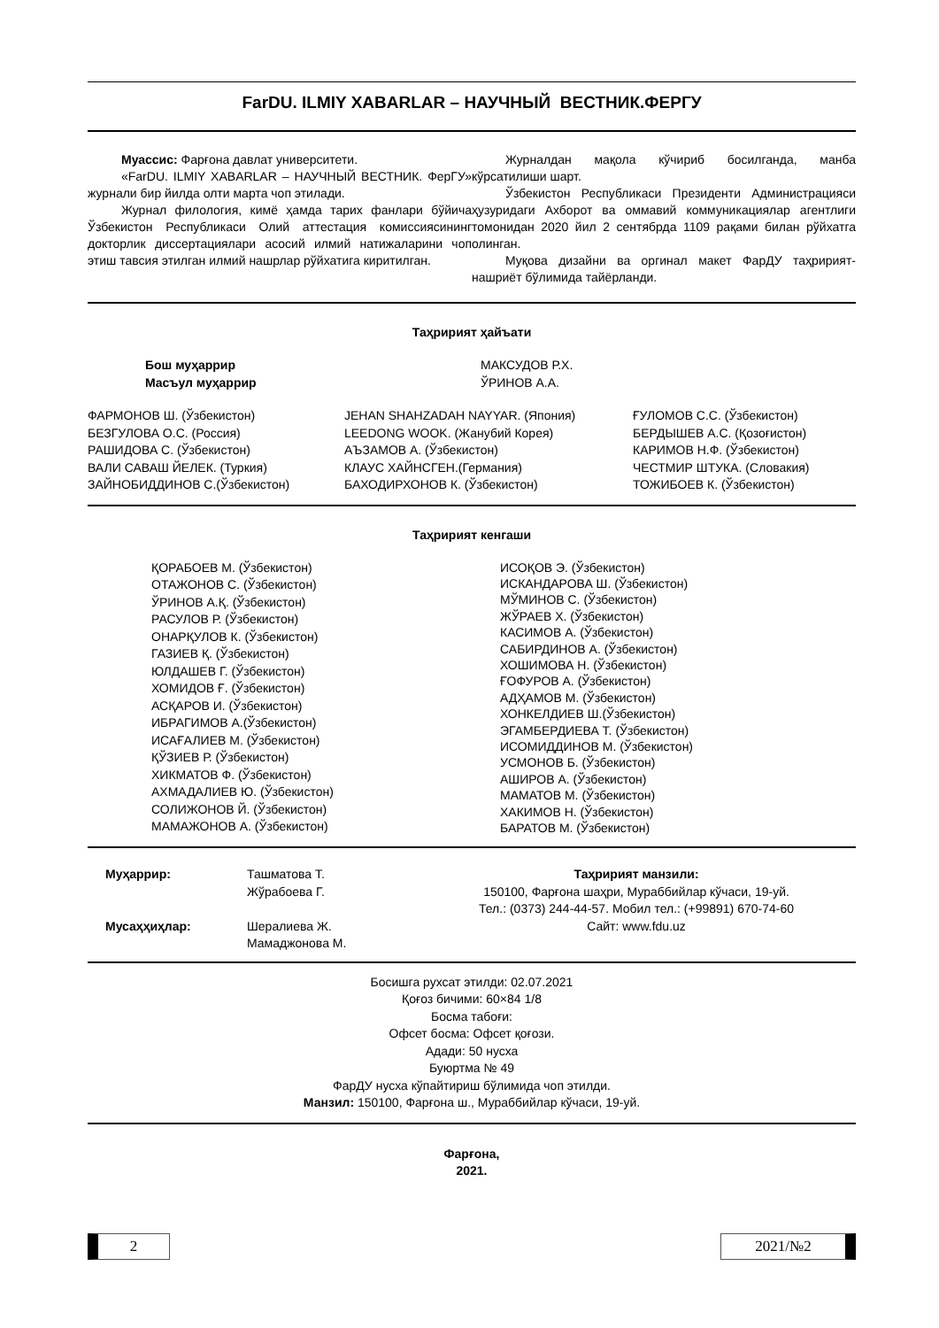FarDU. ILMIY XABARLAR – НАУЧНЫЙ ВЕСТНИК.ФЕРГУ
Муассис: Фарғона давлат университети.
«FarDU. ILMIY XABARLAR – НАУЧНЫЙ ВЕСТНИК. ФерГУ» журнали бир йилда олти марта чоп этилади.
Журнал филология, кимё ҳамда тарих фанлари бўйича Ўзбекистон Республикаси Олий аттестация комиссиясининг докторлик диссертациялари асосий илмий натижаларини чоп этиш тавсия этилган илмий нашрлар рўйхатига киритилган.
Журналдан мақола кўчириб босилганда, манба кўрсатилиши шарт.
Ўзбекистон Республикаси Президенти Администрацияси ҳузуридаги Ахборот ва оммавий коммуникациялар агентлиги томонидан 2020 йил 2 сентябрда 1109 рақами билан рўйхатга олинган.
Муқова дизайни ва оргинал макет ФарДУ таҳририят-нашриёт бўлимида тайёрланди.
Таҳририят ҳайъати
Бош муҳаррир
Масъул муҳаррир
МАКСУДОВ Р.Х.
ЎРИНОВ А.А.
ФАРМОНОВ Ш. (Ўзбекистон)
БЕЗГУЛОВА О.С. (Россия)
РАШИДОВА С. (Ўзбекистон)
ВАЛИ САВАШ ЙЕЛЕК. (Туркия)
ЗАЙНОБИДДИНОВ С.(Ўзбекистон)
JEHAN SHAHZADAH NAYYAR. (Япония)
LEEDONG WOOK. (Жанубий Корея)
АЪЗАМОВ А. (Ўзбекистон)
КЛАУС ХАЙНСГЕН.(Германия)
БАХОДИРХОНОВ К. (Ўзбекистон)
ҒУЛОМОВ С.С. (Ўзбекистон)
БЕРДЫШЕВ А.С. (Қозоғистон)
КАРИМОВ Н.Ф. (Ўзбекистон)
ЧЕСТМИР ШТУКА. (Словакия)
ТОЖИБОЕВ К. (Ўзбекистон)
Таҳририят кенгаши
ҚОРАБОЕВ М. (Ўзбекистон)
ОТАЖОНОВ С. (Ўзбекистон)
ЎРИНОВ А.Қ. (Ўзбекистон)
РАСУЛОВ Р. (Ўзбекистон)
ОНАРҚУЛОВ К. (Ўзбекистон)
ГАЗИЕВ Қ. (Ўзбекистон)
ЮЛДАШЕВ Г. (Ўзбекистон)
ХОМИДОВ Ғ. (Ўзбекистон)
АСҚАРОВ И. (Ўзбекистон)
ИБРАГИМОВ А.(Ўзбекистон)
ИСАҒАЛИЕВ М. (Ўзбекистон)
ҚЎЗИЕВ Р. (Ўзбекистон)
ХИКМАТОВ Ф. (Ўзбекистон)
АХМАДАЛИЕВ Ю. (Ўзбекистон)
СОЛИЖОНОВ Й. (Ўзбекистон)
МАМАЖОНОВ А. (Ўзбекистон)
ИСОҚОВ Э. (Ўзбекистон)
ИСКАНДАРОВА Ш. (Ўзбекистон)
МЎМИНОВ С. (Ўзбекистон)
ЖЎРАЕВ Х. (Ўзбекистон)
КАСИМОВ А. (Ўзбекистон)
САБИРДИНОВ А. (Ўзбекистон)
ХОШИМОВА Н. (Ўзбекистон)
ҒОФУРОВ А. (Ўзбекистон)
АДҲАМОВ М. (Ўзбекистон)
ХОНКЕЛДИЕВ Ш.(Ўзбекистон)
ЭГАМБЕРДИЕВА Т. (Ўзбекистон)
ИСОМИДДИНОВ М. (Ўзбекистон)
УСМОНОВ Б. (Ўзбекистон)
АШИРОВ А. (Ўзбекистон)
МАМАТОВ М. (Ўзбекистон)
ХАКИМОВ Н. (Ўзбекистон)
БАРАТОВ М. (Ўзбекистон)
Муҳаррир:
Мусаҳҳиҳлар:
Ташматова Т.
Жўрабоева Г.
Шералиева Ж.
Мамаджонова М.
Таҳририят манзили:
150100, Фарғона шаҳри, Мураббийлар кўчаси, 19-уй.
Тел.: (0373) 244-44-57. Мобил тел.: (+99891) 670-74-60
Сайт: www.fdu.uz
Босишга рухсат этилди: 02.07.2021
Қоғоз бичими: 60×84 1/8
Босма табоғи:
Офсет босма: Офсет қоғози.
Адади: 50 нусха
Буюртма № 49
ФарДУ нусха кўпайтириш бўлимида чоп этилди.
Манзил: 150100, Фарғона ш., Мураббийлар кўчаси, 19-уй.
Фарғона,
2021.
2 2021/№2